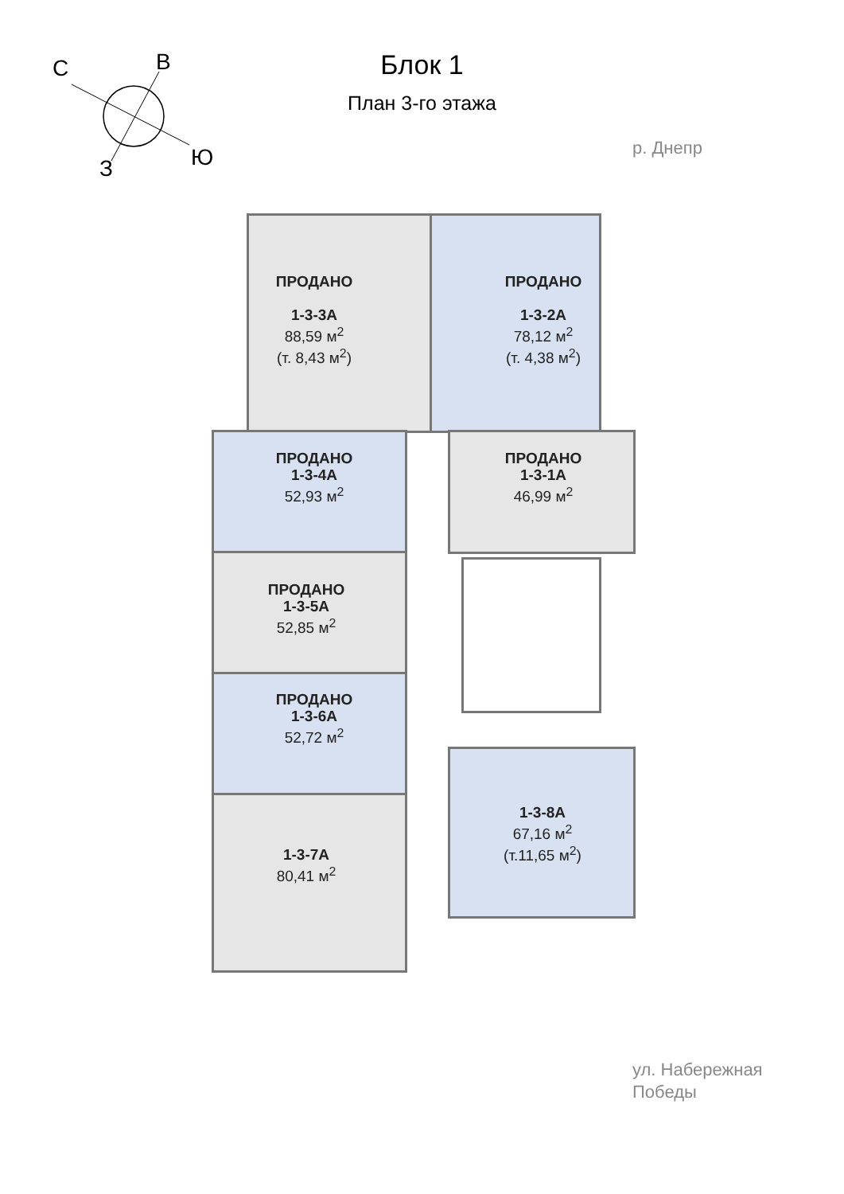Блок 1
План 3-го этажа
С В
З Ю р. Днепр
ПРОДАНО
1-3-3А
88,59 м<sup>2</sup>
(т. 8,43 м<sup>2</sup>)
ПРОДАНО
1-3-2А
78,12 м<sup>2</sup>
(т. 4,38 м<sup>2</sup>)
ПРОДАНО
1-3-4А
52,93 м<sup>2</sup>
ПРОДАНО
1-3-1А
46,99 м<sup>2</sup>
ПРОДАНО
1-3-5А
52,85 м<sup>2</sup>
ПРОДАНО
1-3-6А
52,72 м<sup>2</sup>
1-3-8А
67,16 м<sup>2</sup>
(т.11,65 м<sup>2</sup>)
1-3-7А
80,41 м<sup>2</sup>
ул. Набережная
Победы